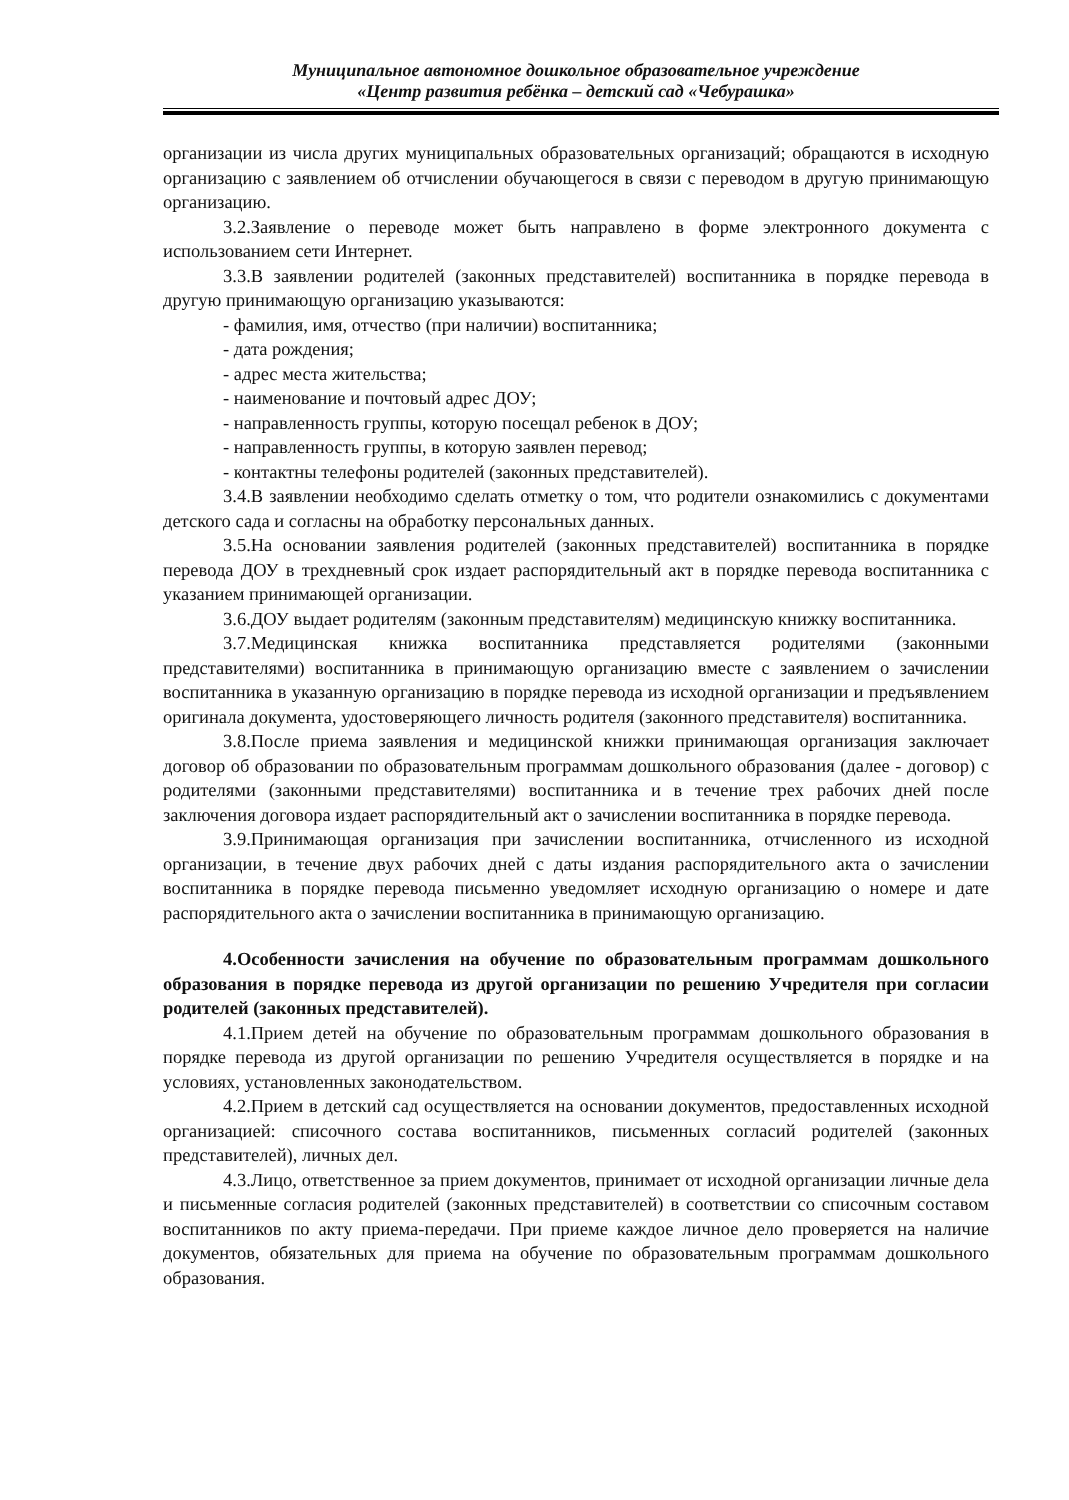Муниципальное автономное дошкольное образовательное учреждение
«Центр развития ребёнка – детский сад «Чебурашка»
организации из числа других муниципальных образовательных организаций; обращаются в исходную организацию с заявлением об отчислении обучающегося в связи с переводом в другую принимающую организацию.
3.2.Заявление о переводе может быть направлено в форме электронного документа с использованием сети Интернет.
3.3.В заявлении родителей (законных представителей) воспитанника в порядке перевода в другую принимающую организацию указываются:
- фамилия, имя, отчество (при наличии) воспитанника;
- дата рождения;
- адрес места жительства;
- наименование и почтовый адрес ДОУ;
- направленность группы, которую посещал ребенок в ДОУ;
- направленность группы, в которую заявлен перевод;
- контактны телефоны родителей (законных представителей).
3.4.В заявлении необходимо сделать отметку о том, что родители ознакомились с документами детского сада и согласны на обработку персональных данных.
3.5.На основании заявления родителей (законных представителей) воспитанника в порядке перевода ДОУ в трехдневный срок издает распорядительный акт в порядке перевода воспитанника с указанием принимающей организации.
3.6.ДОУ выдает родителям (законным представителям) медицинскую книжку воспитанника.
3.7.Медицинская книжка воспитанника представляется родителями (законными представителями) воспитанника в принимающую организацию вместе с заявлением о зачислении воспитанника в указанную организацию в порядке перевода из исходной организации и предъявлением оригинала документа, удостоверяющего личность родителя (законного представителя) воспитанника.
3.8.После приема заявления и медицинской книжки принимающая организация заключает договор об образовании по образовательным программам дошкольного образования (далее - договор) с родителями (законными представителями) воспитанника и в течение трех рабочих дней после заключения договора издает распорядительный акт о зачислении воспитанника в порядке перевода.
3.9.Принимающая организация при зачислении воспитанника, отчисленного из исходной организации, в течение двух рабочих дней с даты издания распорядительного акта о зачислении воспитанника в порядке перевода письменно уведомляет исходную организацию о номере и дате распорядительного акта о зачислении воспитанника в принимающую организацию.
4.Особенности зачисления на обучение по образовательным программам дошкольного образования в порядке перевода из другой организации по решению Учредителя при согласии родителей (законных представителей).
4.1.Прием детей на обучение по образовательным программам дошкольного образования в порядке перевода из другой организации по решению Учредителя осуществляется в порядке и на условиях, установленных законодательством.
4.2.Прием в детский сад осуществляется на основании документов, предоставленных исходной организацией: списочного состава воспитанников, письменных согласий родителей (законных представителей), личных дел.
4.3.Лицо, ответственное за прием документов, принимает от исходной организации личные дела и письменные согласия родителей (законных представителей) в соответствии со списочным составом воспитанников по акту приема-передачи. При приеме каждое личное дело проверяется на наличие документов, обязательных для приема на обучение по образовательным программам дошкольного образования.